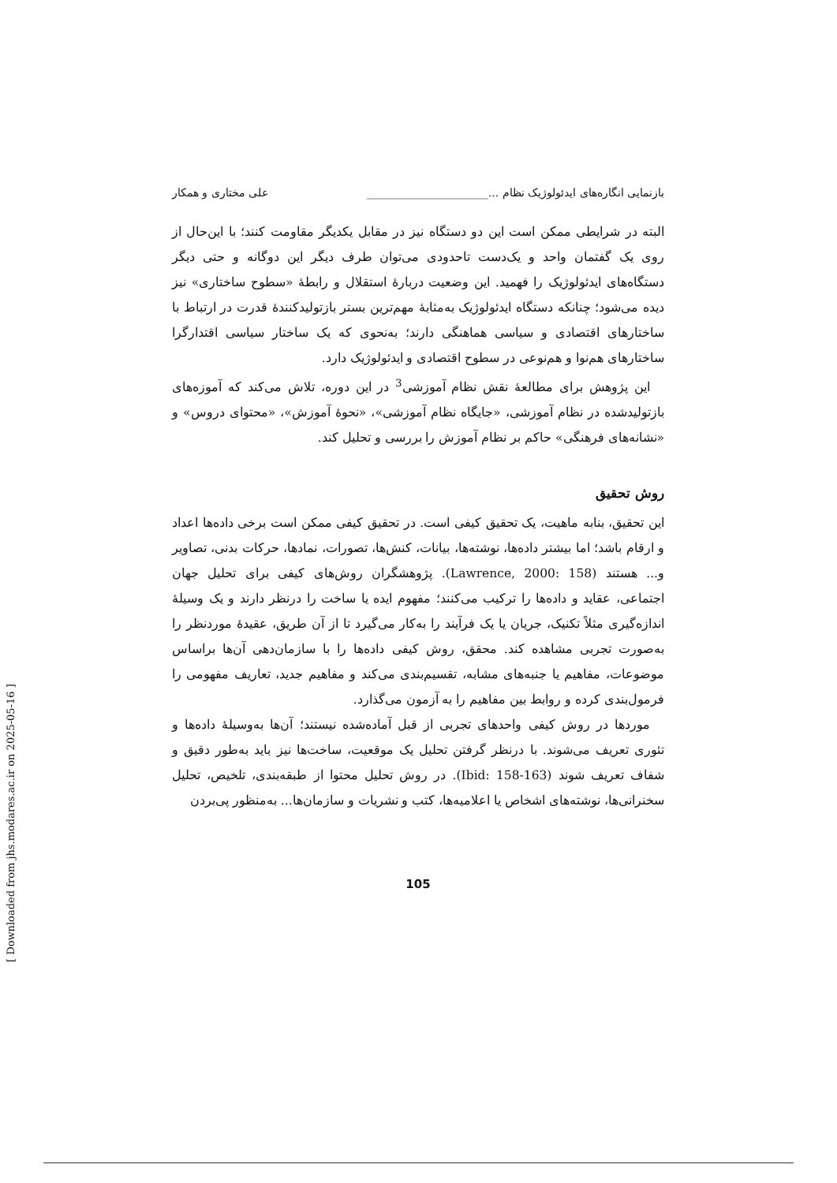بازنمایی انگاره‌های ایدئولوژیک نظام ...______________________ علی مختاری و همکار
البته در شرایطی ممکن است این دو دستگاه نیز در مقابل یکدیگر مقاومت کنند؛ با این‌حال از روی یک گفتمان واحد و یک‌دست تاحدودی می‌توان طرف دیگر این دوگانه و حتی دیگر دستگاه‌های ایدئولوژیک را فهمید. این وضعیت دربارهٔ استقلال و رابطهٔ «سطوح ساختاری» نیز دیده می‌شود؛ چنانکه دستگاه ایدئولوژیک به‌مثابهٔ مهم‌ترین بستر بازتولیدکنندهٔ قدرت در ارتباط با ساختارهای اقتصادی و سیاسی هماهنگی دارند؛ به‌نحوی که یک ساختار سیاسی اقتدارگرا ساختارهای هم‌نوا و هم‌نوعی در سطوح اقتصادی و ایدئولوژیک دارد.
این پژوهش برای مطالعهٔ نقش نظام آموزشی<sup>3</sup> در این دوره، تلاش می‌کند که آموزه‌های بازتولیدشده در نظام آموزشی، «جایگاه نظام آموزشی»، «نحوهٔ آموزش»، «محتوای دروس» و «نشانه‌های فرهنگی» حاکم بر نظام آموزش را بررسی و تحلیل کند.
روش تحقیق
این تحقیق، بنابه ماهیت، یک تحقیق کیفی است. در تحقیق کیفی ممکن است برخی داده‌ها اعداد و ارقام باشد؛ اما بیشتر داده‌ها، نوشته‌ها، بیانات، کنش‌ها، تصورات، نمادها، حرکات بدنی، تصاویر و... هستند (Lawrence, 2000: 158). پژوهشگران روش‌های کیفی برای تحلیل جهان اجتماعی، عقاید و داده‌ها را ترکیب می‌کنند؛ مفهوم ایده یا ساخت را درنظر دارند و یک وسیلهٔ اندازه‌گیری مثلاً تکنیک، جریان یا یک فرآیند را به‌کار می‌گیرد تا از آن طریق، عقیدهٔ موردنظر را به‌صورت تجربی مشاهده کند. محقق، روش کیفی داده‌ها را با سازمان‌دهی آن‌ها براساس موضوعات، مفاهیم یا جنبه‌های مشابه، تقسیم‌بندی می‌کند و مفاهیم جدید، تعاریف مفهومی را فرمول‌بندی کرده و روابط بین مفاهیم را به آزمون می‌گذارد.
موردها در روش کیفی واحدهای تجربی از قبل آماده‌شده نیستند؛ آن‌ها به‌وسیلهٔ داده‌ها و تئوری تعریف می‌شوند. با درنظر گرفتن تحلیل یک موقعیت، ساخت‌ها نیز باید به‌طور دقیق و شفاف تعریف شوند (Ibid: 158-163). در روش تحلیل محتوا از طبقه‌بندی، تلخیص، تحلیل سخنرانی‌ها، نوشته‌های اشخاص یا اعلامیه‌ها، کتب و نشریات و سازمان‌ها... به‌منظور پی‌بردن
105
[ Downloaded from jhs.modares.ac.ir on 2025-05-16 ]